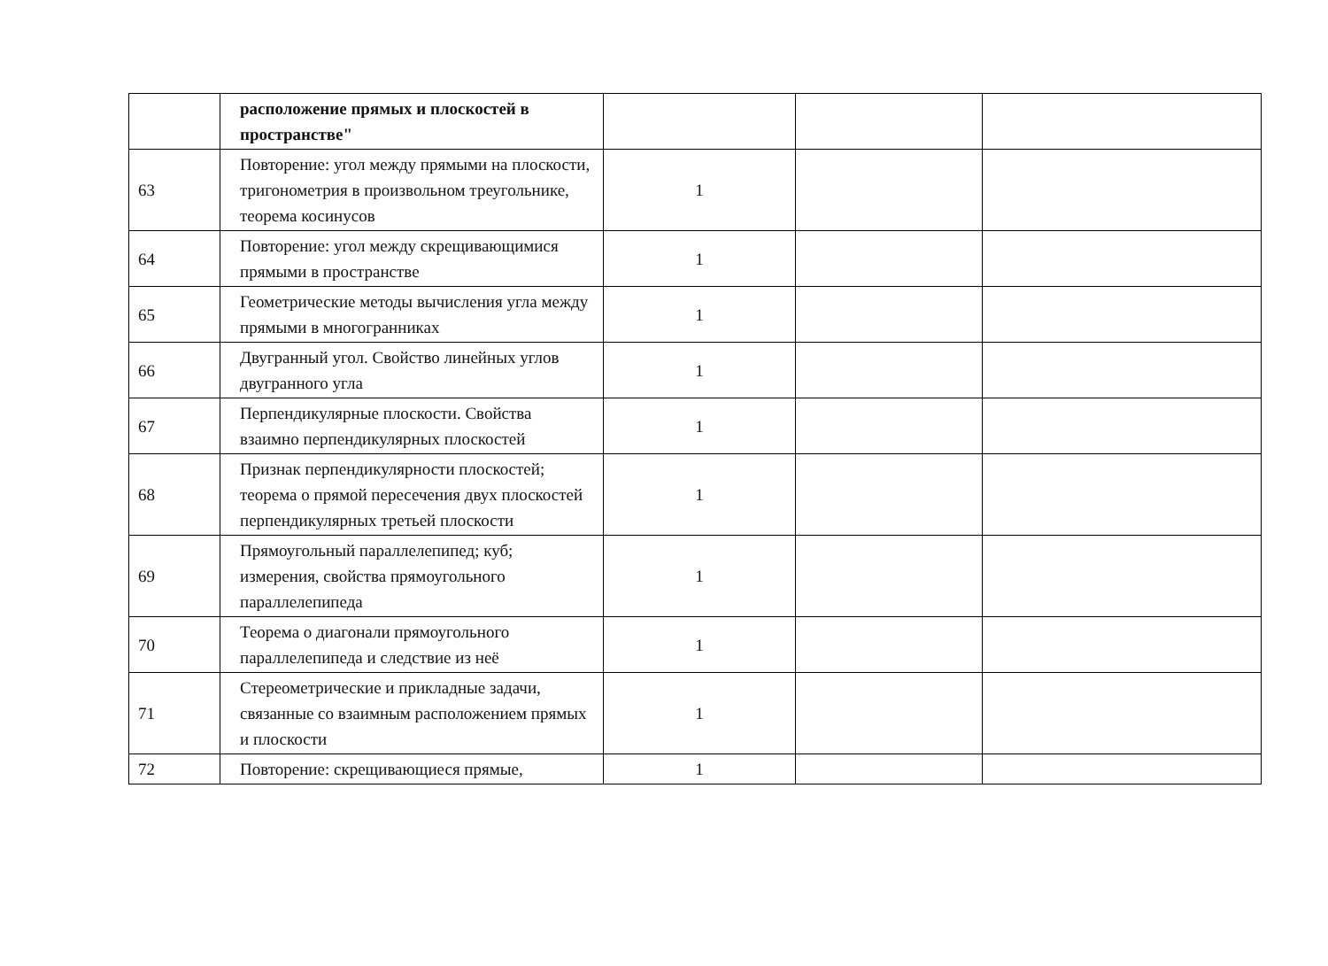| | расположение прямых и плоскостей в пространстве" | | | |
| 63 | Повторение: угол между прямыми на плоскости, тригонометрия в произвольном треугольнике, теорема косинусов | 1 | | |
| 64 | Повторение: угол между скрещивающимися прямыми в пространстве | 1 | | |
| 65 | Геометрические методы вычисления угла между прямыми в многогранниках | 1 | | |
| 66 | Двугранный угол. Свойство линейных углов двугранного угла | 1 | | |
| 67 | Перпендикулярные плоскости. Свойства взаимно перпендикулярных плоскостей | 1 | | |
| 68 | Признак перпендикулярности плоскостей; теорема о прямой пересечения двух плоскостей перпендикулярных третьей плоскости | 1 | | |
| 69 | Прямоугольный параллелепипед; куб; измерения, свойства прямоугольного параллелепипеда | 1 | | |
| 70 | Теорема о диагонали прямоугольного параллелепипеда и следствие из неё | 1 | | |
| 71 | Стереометрические и прикладные задачи, связанные со взаимным расположением прямых и плоскости | 1 | | |
| 72 | Повторение: скрещивающиеся прямые, | 1 | | |